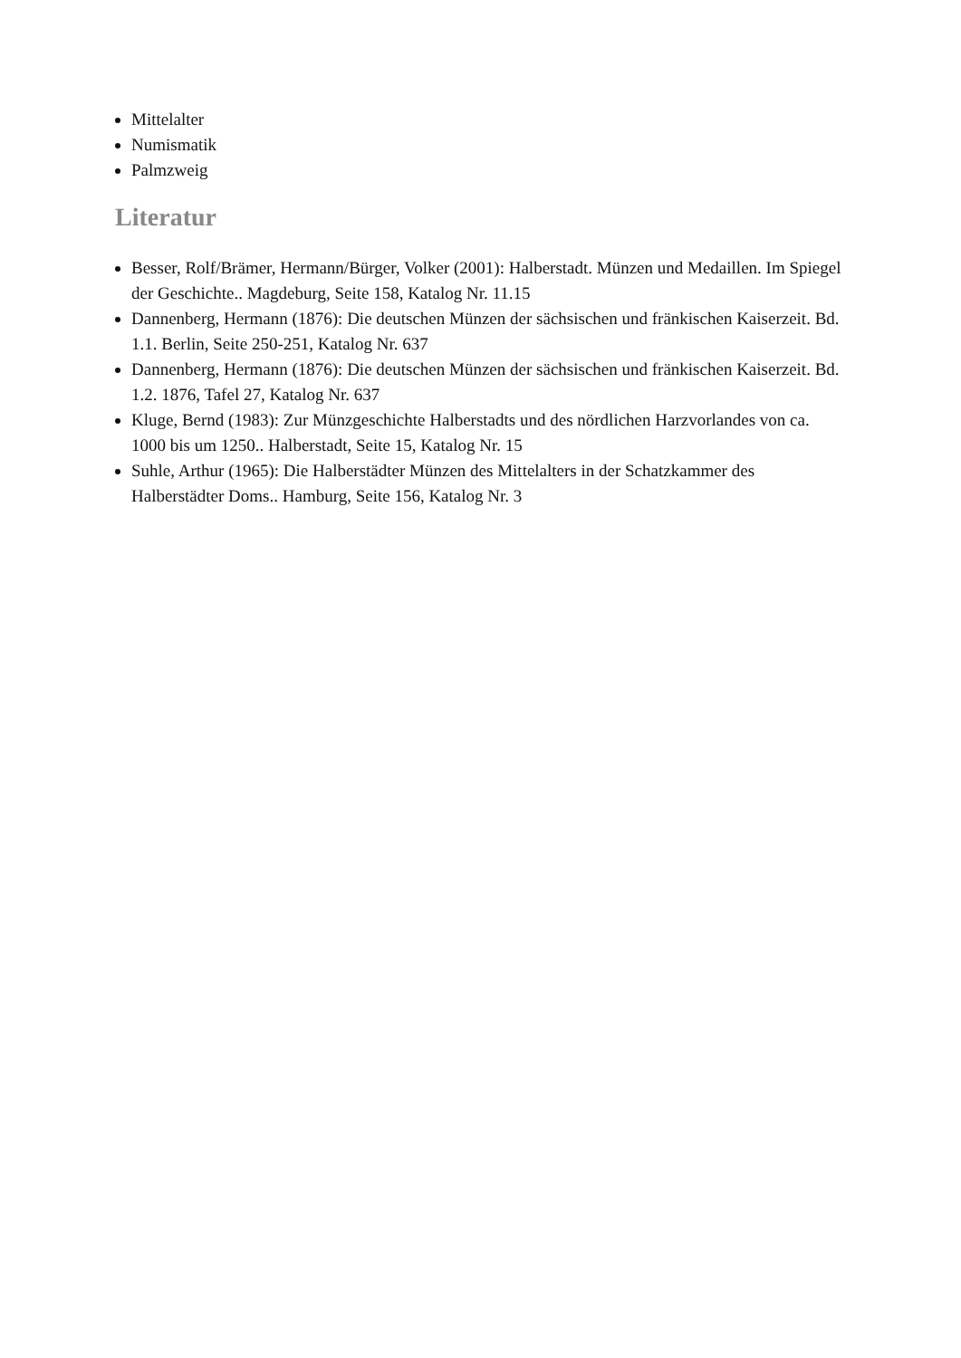Mittelalter
Numismatik
Palmzweig
Literatur
Besser, Rolf/Brämer, Hermann/Bürger, Volker (2001): Halberstadt. Münzen und Medaillen. Im Spiegel der Geschichte.. Magdeburg, Seite 158, Katalog Nr. 11.15
Dannenberg, Hermann (1876): Die deutschen Münzen der sächsischen und fränkischen Kaiserzeit. Bd. 1.1. Berlin, Seite 250-251, Katalog Nr. 637
Dannenberg, Hermann (1876): Die deutschen Münzen der sächsischen und fränkischen Kaiserzeit. Bd. 1.2. 1876, Tafel 27, Katalog Nr. 637
Kluge, Bernd (1983): Zur Münzgeschichte Halberstadts und des nördlichen Harzvorlandes von ca. 1000 bis um 1250.. Halberstadt, Seite 15, Katalog Nr. 15
Suhle, Arthur (1965): Die Halberstädter Münzen des Mittelalters in der Schatzkammer des Halberstädter Doms.. Hamburg, Seite 156, Katalog Nr. 3